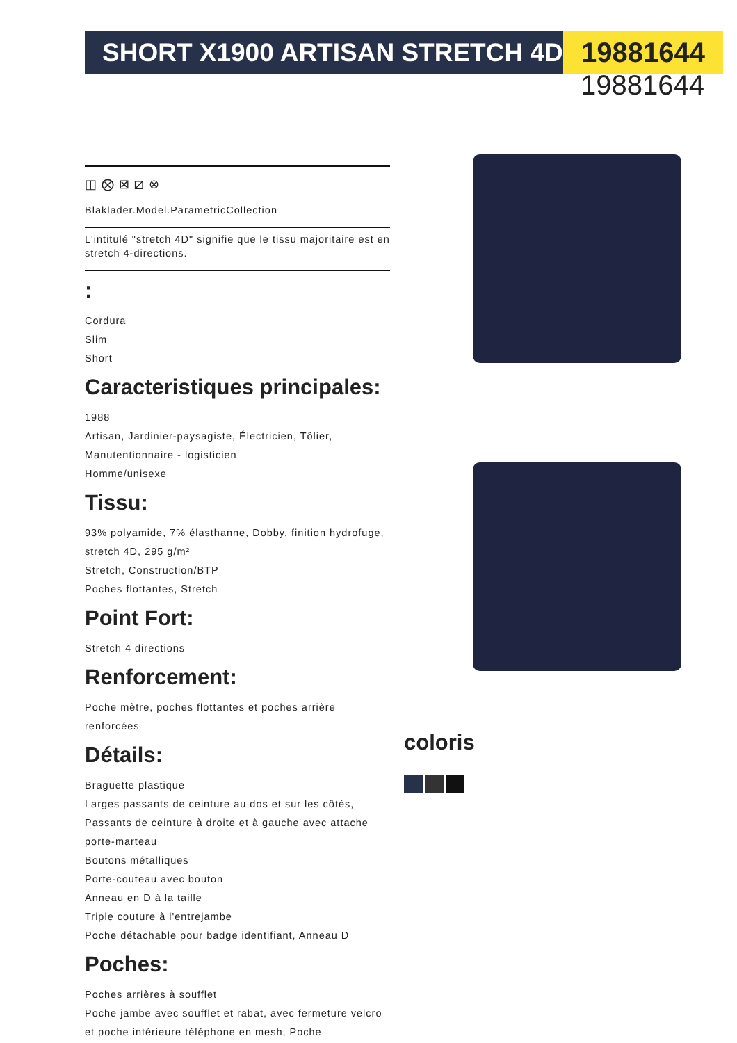SHORT X1900 ARTISAN STRETCH 4D 19881644
19881644
◫ ⨂ ⊠ ⧄ ⊗
Blaklader.Model.ParametricCollection
L'intitulé "stretch 4D" signifie que le tissu majoritaire est en stretch 4-directions.
:
Cordura
Slim
Short
Caracteristiques principales:
1988
Artisan, Jardinier-paysagiste, Électricien, Tôlier, Manutentionnaire - logisticien
Homme/unisexe
Tissu:
93% polyamide, 7% élasthanne, Dobby, finition hydrofuge, stretch 4D, 295 g/m²
Stretch, Construction/BTP
Poches flottantes, Stretch
Point Fort:
Stretch 4 directions
Renforcement:
Poche mètre, poches flottantes et poches arrière renforcées
Détails:
Braguette plastique
Larges passants de ceinture au dos et sur les côtés, Passants de ceinture à droite et à gauche avec attache porte-marteau
Boutons métalliques
Porte-couteau avec bouton
Anneau en D à la taille
Triple couture à l'entrejambe
Poche détachable pour badge identifiant, Anneau D
Poches:
Poches arrières à soufflet
Poche jambe avec soufflet et rabat, avec fermeture velcro et poche intérieure téléphone en mesh, Poche
coloris